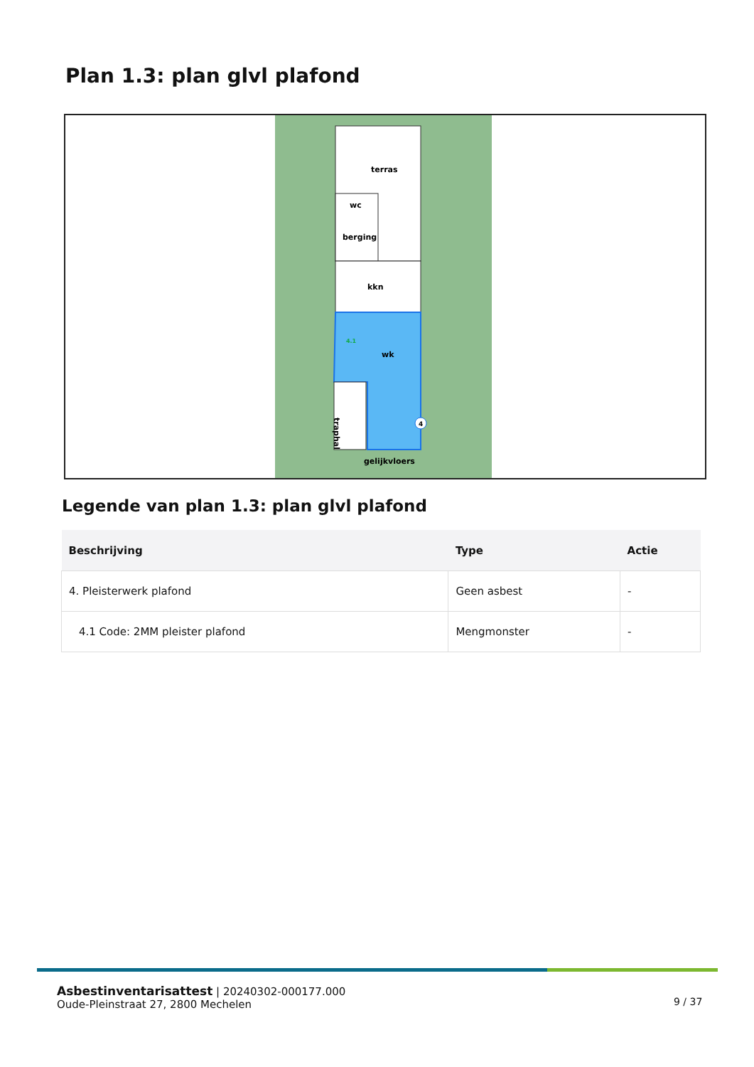Plan 1.3: plan glvl plafond
terras
wc
berging
kkn
wk
traphal
4
4.1
gelijkvloers
Legende van plan 1.3: plan glvl plafond
| Beschrijving | Type | Actie |
| --- | --- | --- |
| 4. Pleisterwerk plafond | Geen asbest | - |
| 4.1 Code: 2MM pleister plafond | Mengmonster | - |
Asbestinventarisattest | 20240302-000177.000
Oude-Pleinstraat 27, 2800 Mechelen
9 / 37